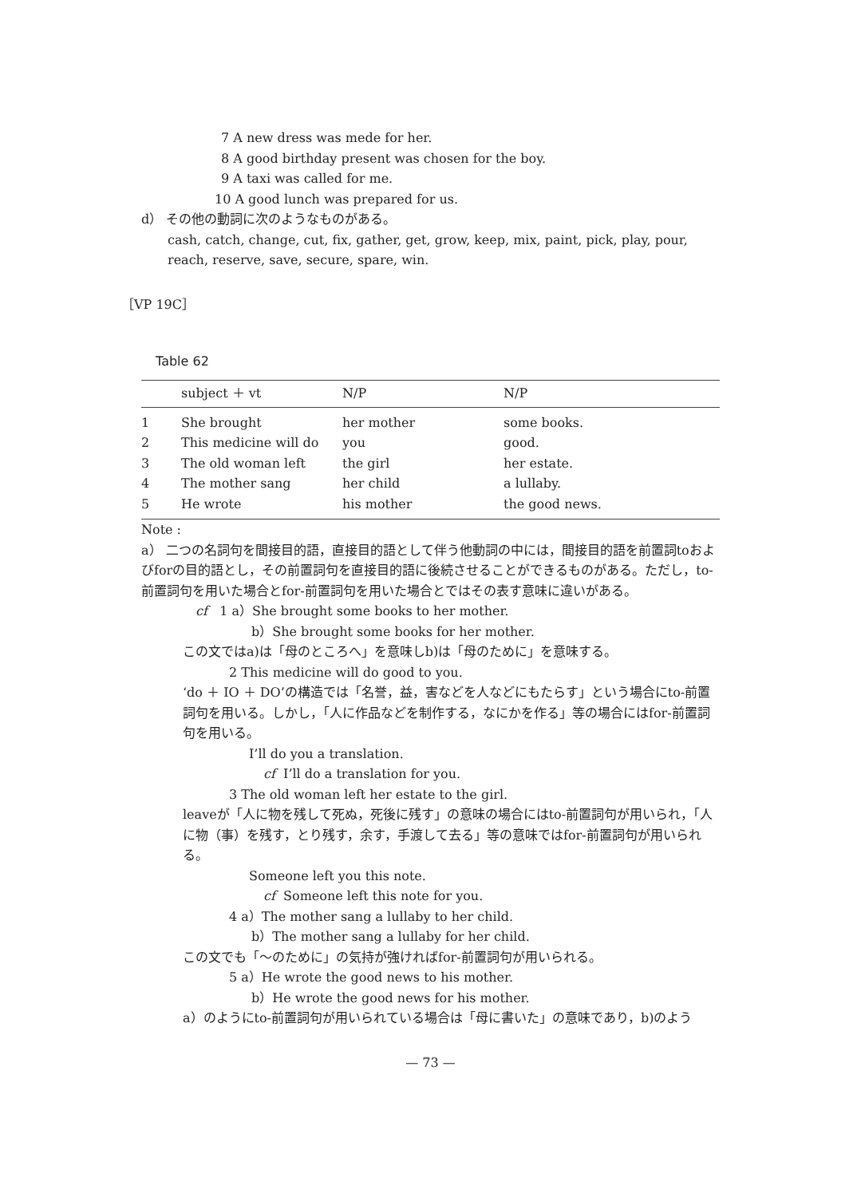7 A new dress was mede for her.
8 A good birthday present was chosen for the boy.
9 A taxi was called for me.
10 A good lunch was prepared for us.
d） その他の動詞に次のようなものがある。
cash, catch, change, cut, fix, gather, get, grow, keep, mix, paint, pick, play, pour, reach, reserve, save, secure, spare, win.
［VP 19C］
Table 62
| | subject ＋ vt | N/P | N/P |
| --- | --- | --- | --- |
| 1 | She brought | her mother | some books. |
| 2 | This medicine will do | you | good. |
| 3 | The old woman left | the girl | her estate. |
| 4 | The mother sang | her child | a lullaby. |
| 5 | He wrote | his mother | the good news. |
Note :
a） 二つの名詞句を間接目的語，直接目的語として伴う他動詞の中には，間接目的語を前置詞toおよびforの目的語とし，その前置詞句を直接目的語に後続させることができるものがある。ただし，to-前置詞句を用いた場合とfor-前置詞句を用いた場合とではその表す意味に違いがある。
cf 1 a）She brought some books to her mother.
b）She brought some books for her mother.
この文ではa)は「母のところへ」を意味しb)は「母のために」を意味する。
2 This medicine will do good to you.
‘do ＋ IO ＋ DO’の構造では「名誉，益，害などを人などにもたらす」という場合にto-前置詞句を用いる。しかし，「人に作品などを制作する，なにかを作る」等の場合にはfor-前置詞句を用いる。
I’ll do you a translation.
cf I’ll do a translation for you.
3 The old woman left her estate to the girl.
leaveが「人に物を残して死ぬ，死後に残す」の意味の場合にはto-前置詞句が用いられ，「人に物（事）を残す，とり残す，余す，手渡して去る」等の意味ではfor-前置詞句が用いられる。
Someone left you this note.
cf Someone left this note for you.
4 a）The mother sang a lullaby to her child.
b）The mother sang a lullaby for her child.
この文でも「～のために」の気持が強ければfor-前置詞句が用いられる。
5 a）He wrote the good news to his mother.
b）He wrote the good news for his mother.
a）のようにto-前置詞句が用いられている場合は「母に書いた」の意味であり，b)のよう
— 73 —